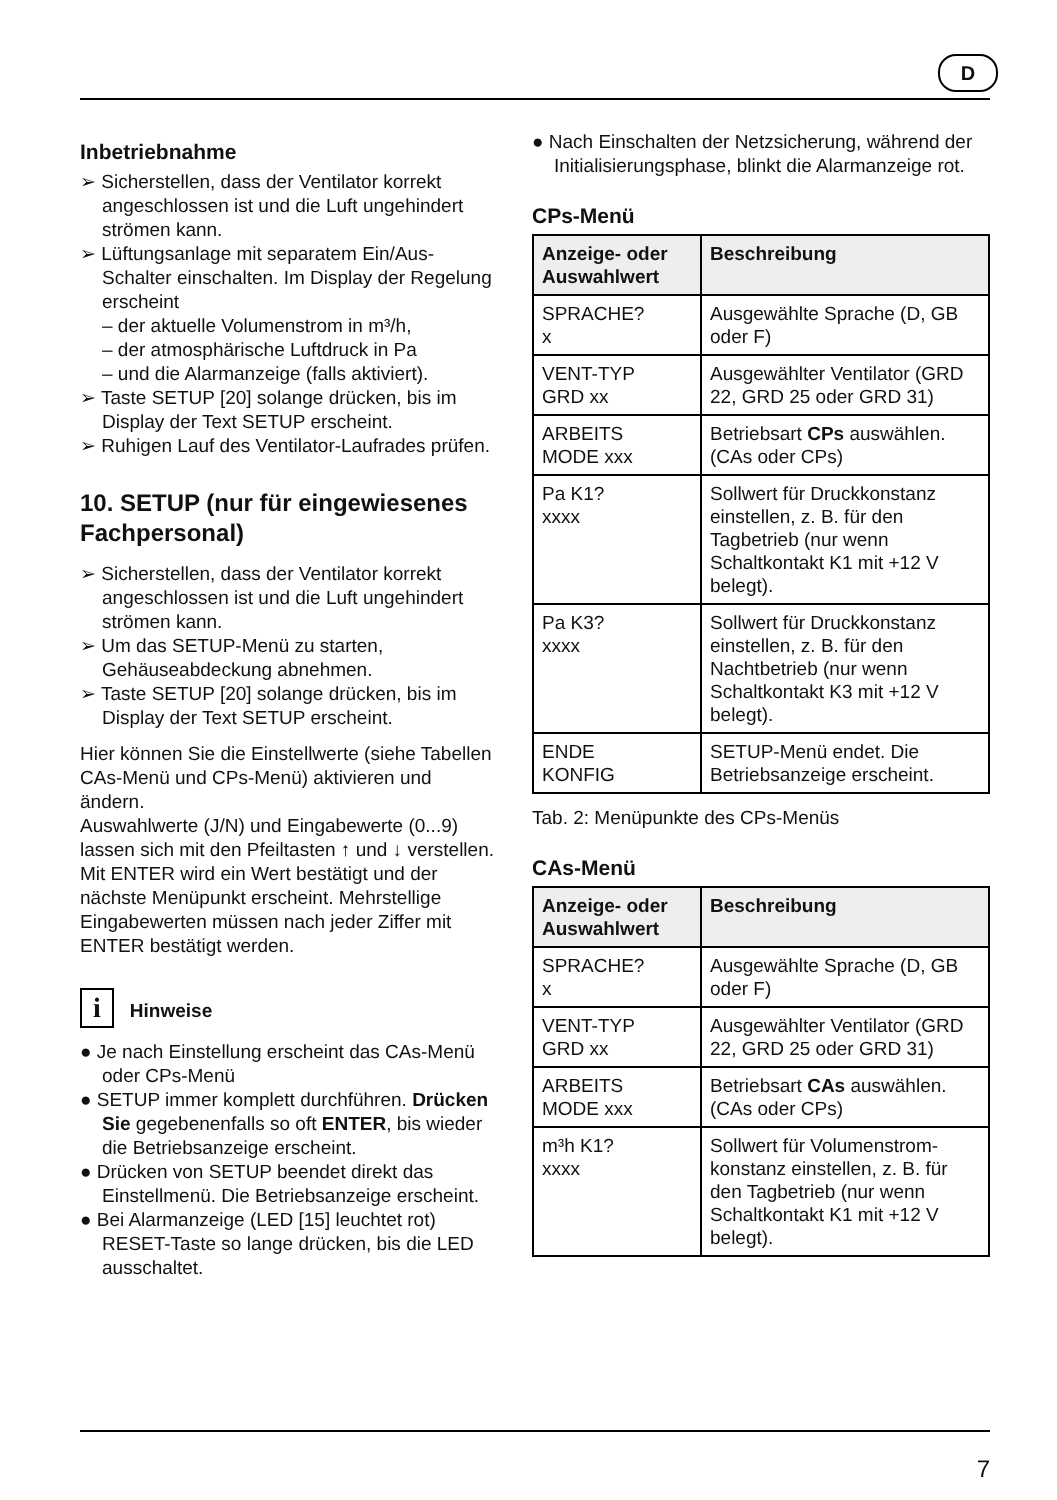D
Inbetriebnahme
➢ Sicherstellen, dass der Ventilator korrekt angeschlossen ist und die Luft ungehindert strömen kann.
➢ Lüftungsanlage mit separatem Ein/Aus-Schalter einschalten. Im Display der Regelung erscheint
– der aktuelle Volumenstrom in m³/h,
– der atmosphärische Luftdruck in Pa
– und die Alarmanzeige (falls aktiviert).
➢ Taste SETUP [20] solange drücken, bis im Display der Text SETUP erscheint.
➢ Ruhigen Lauf des Ventilator-Laufrades prüfen.
10. SETUP (nur für eingewiesenes Fachpersonal)
➢ Sicherstellen, dass der Ventilator korrekt angeschlossen ist und die Luft ungehindert strömen kann.
➢ Um das SETUP-Menü zu starten, Gehäuseabdeckung abnehmen.
➢ Taste SETUP [20] solange drücken, bis im Display der Text SETUP erscheint.
Hier können Sie die Einstellwerte (siehe Tabellen CAs-Menü und CPs-Menü) aktivieren und ändern.
Auswahlwerte (J/N) und Eingabewerte (0...9) lassen sich mit den Pfeiltasten ↑ und ↓ verstellen. Mit ENTER wird ein Wert bestätigt und der nächste Menüpunkt erscheint. Mehrstellige Eingabewerten müssen nach jeder Ziffer mit ENTER bestätigt werden.
i Hinweise
● Je nach Einstellung erscheint das CAs-Menü oder CPs-Menü
● SETUP immer komplett durchführen. Drücken Sie gegebenenfalls so oft ENTER, bis wieder die Betriebsanzeige erscheint.
● Drücken von SETUP beendet direkt das Einstellmenü. Die Betriebsanzeige erscheint.
● Bei Alarmanzeige (LED [15] leuchtet rot) RESET-Taste so lange drücken, bis die LED ausschaltet.
● Nach Einschalten der Netzsicherung, während der Initialisierungsphase, blinkt die Alarmanzeige rot.
CPs-Menü
| Anzeige- oder Auswahlwert | Beschreibung |
| --- | --- |
| SPRACHE? x | Ausgewählte Sprache (D, GB oder F) |
| VENT-TYP GRD xx | Ausgewählter Ventilator (GRD 22, GRD 25 oder GRD 31) |
| ARBEITS MODE xxx | Betriebsart CPs auswählen. (CAs oder CPs) |
| Pa K1? xxxx | Sollwert für Druckkonstanz einstellen, z. B. für den Tagbetrieb (nur wenn Schaltkontakt K1 mit +12 V belegt). |
| Pa K3? xxxx | Sollwert für Druckkonstanz einstellen, z. B. für den Nachtbetrieb (nur wenn Schaltkontakt K3 mit +12 V belegt). |
| ENDE KONFIG | SETUP-Menü endet. Die Betriebsanzeige erscheint. |
Tab. 2: Menüpunkte des CPs-Menüs
CAs-Menü
| Anzeige- oder Auswahlwert | Beschreibung |
| --- | --- |
| SPRACHE? x | Ausgewählte Sprache (D, GB oder F) |
| VENT-TYP GRD xx | Ausgewählter Ventilator (GRD 22, GRD 25 oder GRD 31) |
| ARBEITS MODE xxx | Betriebsart CAs auswählen. (CAs oder CPs) |
| m³h K1? xxxx | Sollwert für Volumenstrom-konstanz einstellen, z. B. für den Tagbetrieb (nur wenn Schaltkontakt K1 mit +12 V belegt). |
7